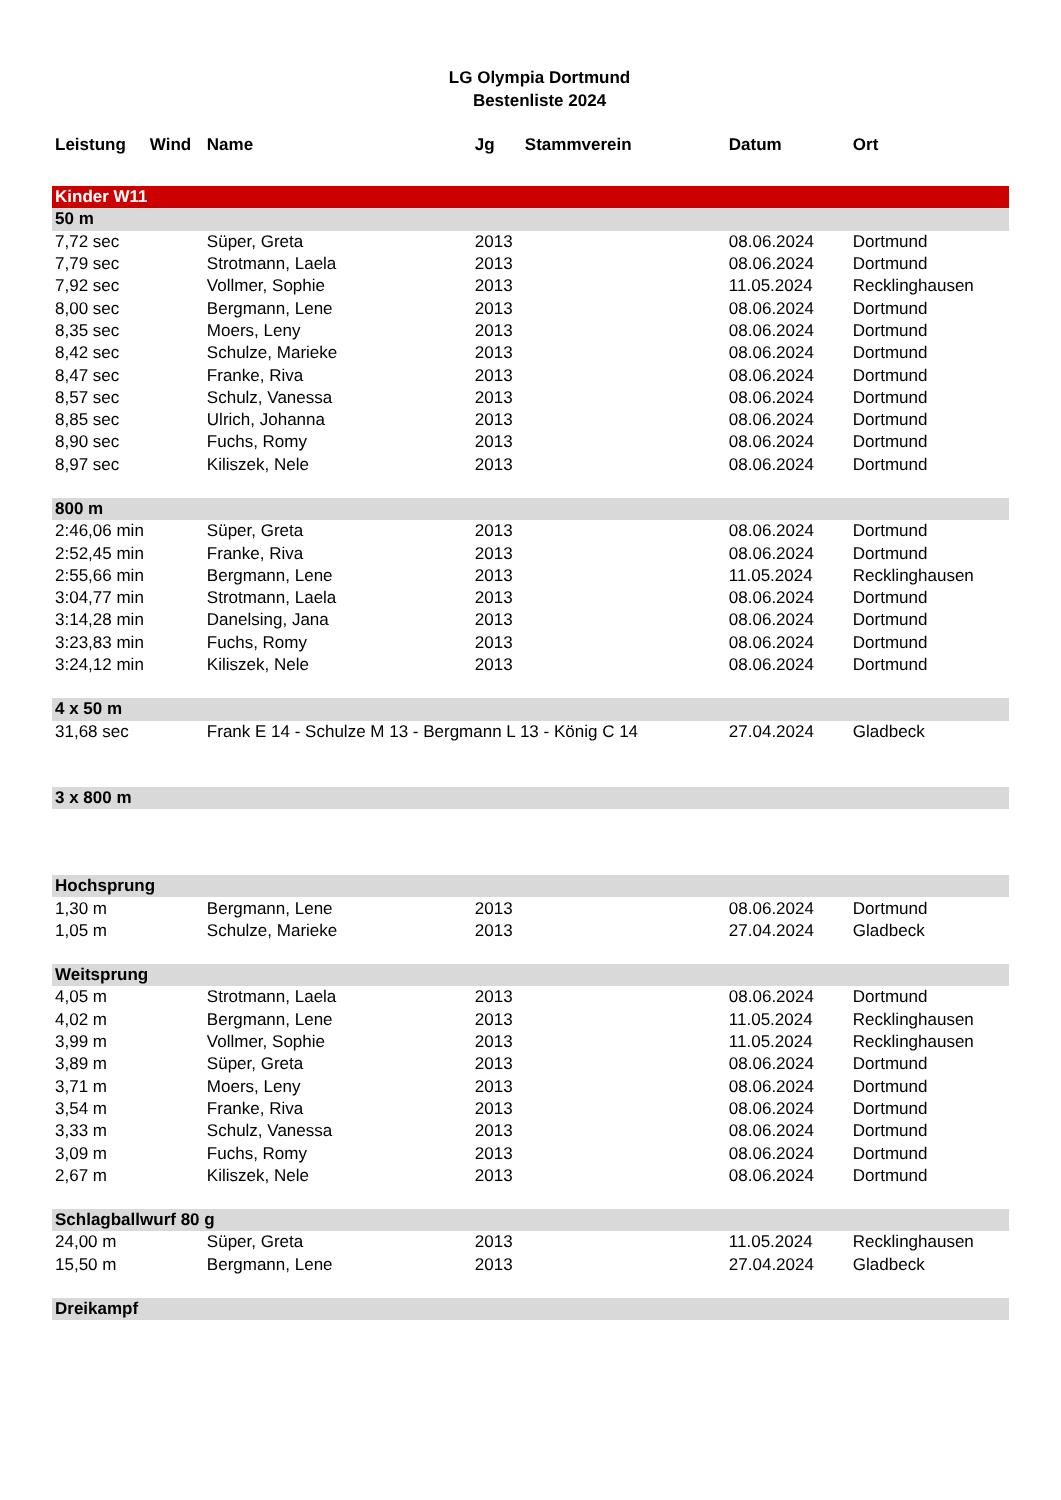LG Olympia Dortmund
Bestenliste 2024
| Leistung | Wind | Name | Jg | Stammverein | Datum | Ort |
| --- | --- | --- | --- | --- | --- | --- |
| Kinder W11 | | | | | | |
| 50 m | | | | | | |
| 7,72 sec | | Süper, Greta | 2013 | | 08.06.2024 | Dortmund |
| 7,79 sec | | Strotmann, Laela | 2013 | | 08.06.2024 | Dortmund |
| 7,92 sec | | Vollmer, Sophie | 2013 | | 11.05.2024 | Recklinghausen |
| 8,00 sec | | Bergmann, Lene | 2013 | | 08.06.2024 | Dortmund |
| 8,35 sec | | Moers, Leny | 2013 | | 08.06.2024 | Dortmund |
| 8,42 sec | | Schulze, Marieke | 2013 | | 08.06.2024 | Dortmund |
| 8,47 sec | | Franke, Riva | 2013 | | 08.06.2024 | Dortmund |
| 8,57 sec | | Schulz, Vanessa | 2013 | | 08.06.2024 | Dortmund |
| 8,85 sec | | Ulrich, Johanna | 2013 | | 08.06.2024 | Dortmund |
| 8,90 sec | | Fuchs, Romy | 2013 | | 08.06.2024 | Dortmund |
| 8,97 sec | | Kiliszek, Nele | 2013 | | 08.06.2024 | Dortmund |
| 800 m | | | | | | |
| 2:46,06 min | | Süper, Greta | 2013 | | 08.06.2024 | Dortmund |
| 2:52,45 min | | Franke, Riva | 2013 | | 08.06.2024 | Dortmund |
| 2:55,66 min | | Bergmann, Lene | 2013 | | 11.05.2024 | Recklinghausen |
| 3:04,77 min | | Strotmann, Laela | 2013 | | 08.06.2024 | Dortmund |
| 3:14,28 min | | Danelsing, Jana | 2013 | | 08.06.2024 | Dortmund |
| 3:23,83 min | | Fuchs, Romy | 2013 | | 08.06.2024 | Dortmund |
| 3:24,12 min | | Kiliszek, Nele | 2013 | | 08.06.2024 | Dortmund |
| 4 x 50 m | | | | | | |
| 31,68 sec | | Frank E 14 - Schulze M 13 - Bergmann L 13 - König C 14 | | | 27.04.2024 | Gladbeck |
| 3 x 800 m | | | | | | |
| Hochsprung | | | | | | |
| 1,30 m | | Bergmann, Lene | 2013 | | 08.06.2024 | Dortmund |
| 1,05 m | | Schulze, Marieke | 2013 | | 27.04.2024 | Gladbeck |
| Weitsprung | | | | | | |
| 4,05 m | | Strotmann, Laela | 2013 | | 08.06.2024 | Dortmund |
| 4,02 m | | Bergmann, Lene | 2013 | | 11.05.2024 | Recklinghausen |
| 3,99 m | | Vollmer, Sophie | 2013 | | 11.05.2024 | Recklinghausen |
| 3,89 m | | Süper, Greta | 2013 | | 08.06.2024 | Dortmund |
| 3,71 m | | Moers, Leny | 2013 | | 08.06.2024 | Dortmund |
| 3,54 m | | Franke, Riva | 2013 | | 08.06.2024 | Dortmund |
| 3,33 m | | Schulz, Vanessa | 2013 | | 08.06.2024 | Dortmund |
| 3,09 m | | Fuchs, Romy | 2013 | | 08.06.2024 | Dortmund |
| 2,67 m | | Kiliszek, Nele | 2013 | | 08.06.2024 | Dortmund |
| Schlagballwurf 80 g | | | | | | |
| 24,00 m | | Süper, Greta | 2013 | | 11.05.2024 | Recklinghausen |
| 15,50 m | | Bergmann, Lene | 2013 | | 27.04.2024 | Gladbeck |
| Dreikampf | | | | | | |